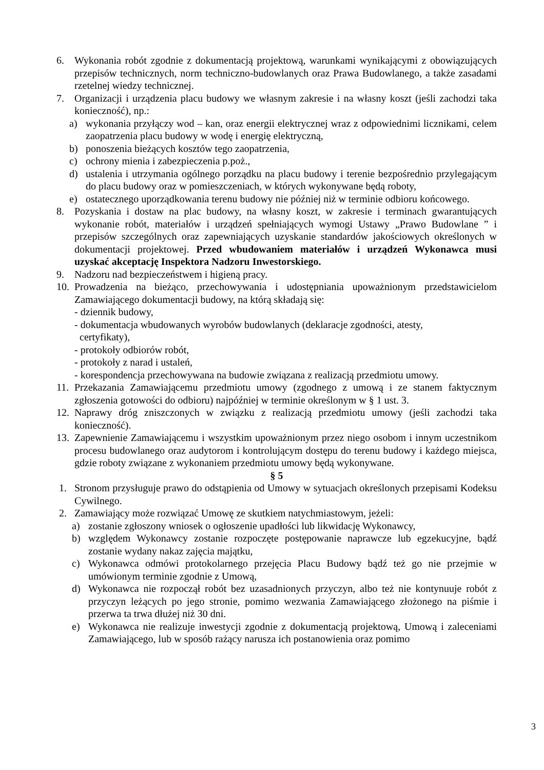6. Wykonania robót zgodnie z dokumentacją projektową, warunkami wynikającymi z obowiązujących przepisów technicznych, norm techniczno-budowlanych oraz Prawa Budowlanego, a także zasadami rzetelnej wiedzy technicznej.
7. Organizacji i urządzenia placu budowy we własnym zakresie i na własny koszt (jeśli zachodzi taka konieczność), np.:
a) wykonania przyłączy wod – kan, oraz energii elektrycznej wraz z odpowiednimi licznikami, celem zaopatrzenia placu budowy w wodę i energię elektryczną,
b) ponoszenia bieżących kosztów tego zaopatrzenia,
c) ochrony mienia i zabezpieczenia p.poż.,
d) ustalenia i utrzymania ogólnego porządku na placu budowy i terenie bezpośrednio przylegającym do placu budowy oraz w pomieszczeniach, w których wykonywane będą roboty,
e) ostatecznego uporządkowania terenu budowy nie później niż w terminie odbioru końcowego.
8. Pozyskania i dostaw na plac budowy, na własny koszt, w zakresie i terminach gwarantujących wykonanie robót, materiałów i urządzeń spełniających wymogi Ustawy „Prawo Budowlane ” i przepisów szczególnych oraz zapewniających uzyskanie standardów jakościowych określonych w dokumentacji projektowej. Przed wbudowaniem materiałów i urządzeń Wykonawca musi uzyskać akceptację Inspektora Nadzoru Inwestorskiego.
9. Nadzoru nad bezpieczeństwem i higieną pracy.
10. Prowadzenia na bieżąco, przechowywania i udostępniania upoważnionym przedstawicielom Zamawiającego dokumentacji budowy, na którą składają się:
- dziennik budowy,
- dokumentacja wbudowanych wyrobów budowlanych (deklaracje zgodności, atesty,
certyfikaty),
- protokoły odbiorów robót,
- protokoły z narad i ustaleń,
- korespondencja przechowywana na budowie związana z realizacją przedmiotu umowy.
11. Przekazania Zamawiającemu przedmiotu umowy (zgodnego z umową i ze stanem faktycznym zgłoszenia gotowości do odbioru) najpóźniej w terminie określonym w § 1 ust. 3.
12. Naprawy dróg zniszczonych w związku z realizacją przedmiotu umowy (jeśli zachodzi taka konieczność).
13. Zapewnienie Zamawiającemu i wszystkim upoważnionym przez niego osobom i innym uczestnikom procesu budowlanego oraz audytorom i kontrolującym dostępu do terenu budowy i każdego miejsca, gdzie roboty związane z wykonaniem przedmiotu umowy będą wykonywane.
§ 5
1. Stronom przysługuje prawo do odstąpienia od Umowy w sytuacjach określonych przepisami Kodeksu Cywilnego.
2. Zamawiający może rozwiązać Umowę ze skutkiem natychmiastowym, jeżeli:
a) zostanie zgłoszony wniosek o ogłoszenie upadłości lub likwidację Wykonawcy,
b) względem Wykonawcy zostanie rozpoczęte postępowanie naprawcze lub egzekucyjne, bądź zostanie wydany nakaz zajęcia majątku,
c) Wykonawca odmówi protokolarnego przejęcia Placu Budowy bądź też go nie przejmie w umówionym terminie zgodnie z Umową,
d) Wykonawca nie rozpoczął robót bez uzasadnionych przyczyn, albo też nie kontynuuje robót z przyczyn leżących po jego stronie, pomimo wezwania Zamawiającego złożonego na piśmie i przerwa ta trwa dłużej niż 30 dni.
e) Wykonawca nie realizuje inwestycji zgodnie z dokumentacją projektową, Umową i zaleceniami Zamawiającego, lub w sposób rażący narusza ich postanowienia oraz pomimo
3